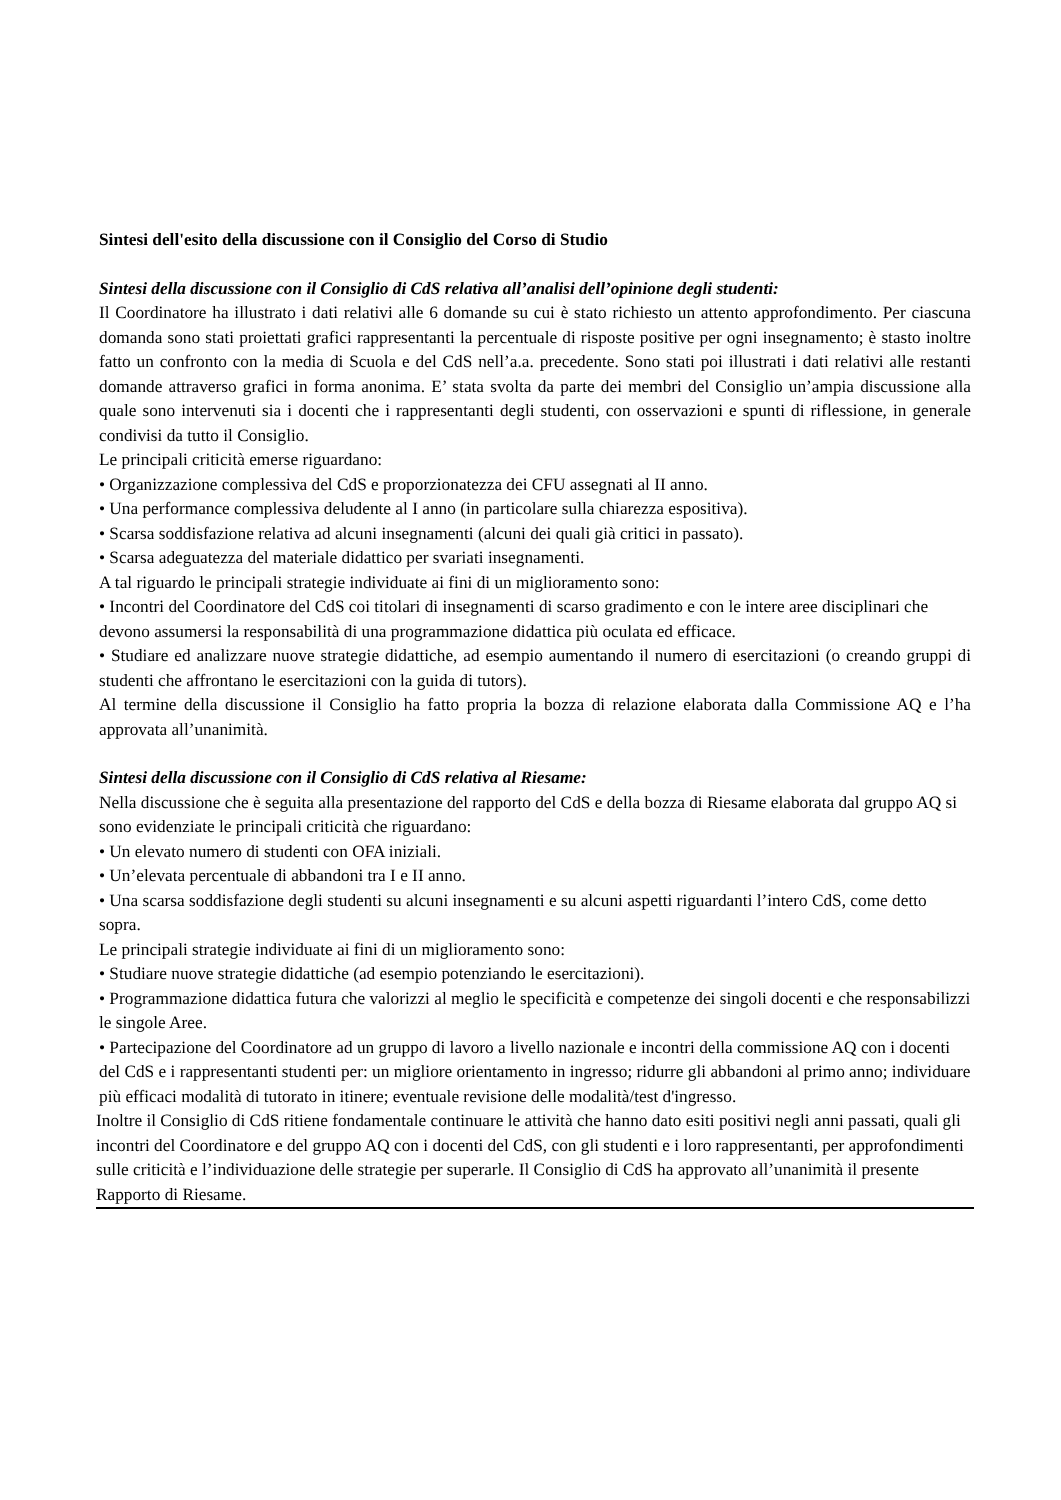Sintesi dell'esito della discussione con il Consiglio del Corso di Studio
Sintesi della discussione con il Consiglio di CdS relativa all’analisi dell’opinione degli studenti:
Il Coordinatore ha illustrato i dati relativi alle 6 domande su cui è stato richiesto un attento approfondimento. Per ciascuna domanda sono stati proiettati grafici rappresentanti la percentuale di risposte positive per ogni insegnamento; è stasto inoltre fatto un confronto con la media di Scuola e del CdS nell’a.a. precedente. Sono stati poi illustrati i dati relativi alle restanti domande attraverso grafici in forma anonima. E’ stata svolta da parte dei membri del Consiglio un’ampia discussione alla quale sono intervenuti sia i docenti che i rappresentanti degli studenti, con osservazioni e spunti di riflessione, in generale condivisi da tutto il Consiglio.
Le principali criticità emerse riguardano:
• Organizzazione complessiva del CdS e proporzionatezza dei CFU assegnati al II anno.
• Una performance complessiva deludente al I anno (in particolare sulla chiarezza espositiva).
• Scarsa soddisfazione relativa ad alcuni insegnamenti (alcuni dei quali già critici in passato).
• Scarsa adeguatezza del materiale didattico per svariati insegnamenti.
A tal riguardo le principali strategie individuate ai fini di un miglioramento sono:
• Incontri del Coordinatore del CdS coi titolari di insegnamenti di scarso gradimento e con le intere aree disciplinari che devono assumersi la responsabilità di una programmazione didattica più oculata ed efficace.
• Studiare ed analizzare nuove strategie didattiche, ad esempio aumentando il numero di esercitazioni (o creando gruppi di studenti che affrontano le esercitazioni con la guida di tutors).
Al termine della discussione il Consiglio ha fatto propria la bozza di relazione elaborata dalla Commissione AQ e l’ha approvata all’unanimità.
Sintesi della discussione con il Consiglio di CdS relativa al Riesame:
Nella discussione che è seguita alla presentazione del rapporto del CdS e della bozza di Riesame elaborata dal gruppo AQ si sono evidenziate le principali criticità che riguardano:
• Un elevato numero di studenti con OFA iniziali.
• Un’elevata percentuale di abbandoni tra I e II anno.
• Una scarsa soddisfazione degli studenti su alcuni insegnamenti e su alcuni aspetti riguardanti l’intero CdS, come detto sopra.
Le principali strategie individuate ai fini di un miglioramento sono:
• Studiare nuove strategie didattiche (ad esempio potenziando le esercitazioni).
• Programmazione didattica futura che valorizzi al meglio le specificità e competenze dei singoli docenti e che responsabilizzi le singole Aree.
• Partecipazione del Coordinatore ad un gruppo di lavoro a livello nazionale e incontri della commissione AQ con i docenti del CdS e i rappresentanti studenti per: un migliore orientamento in ingresso; ridurre gli abbandoni al primo anno; individuare più efficaci modalità di tutorato in itinere; eventuale revisione delle modalità/test d'ingresso.
Inoltre il Consiglio di CdS ritiene fondamentale continuare le attività che hanno dato esiti positivi negli anni passati, quali gli incontri del Coordinatore e del gruppo AQ con i docenti del CdS, con gli studenti e i loro rappresentanti, per approfondimenti sulle criticità e l’individuazione delle strategie per superarle. Il Consiglio di CdS ha approvato all’unanimità il presente Rapporto di Riesame.